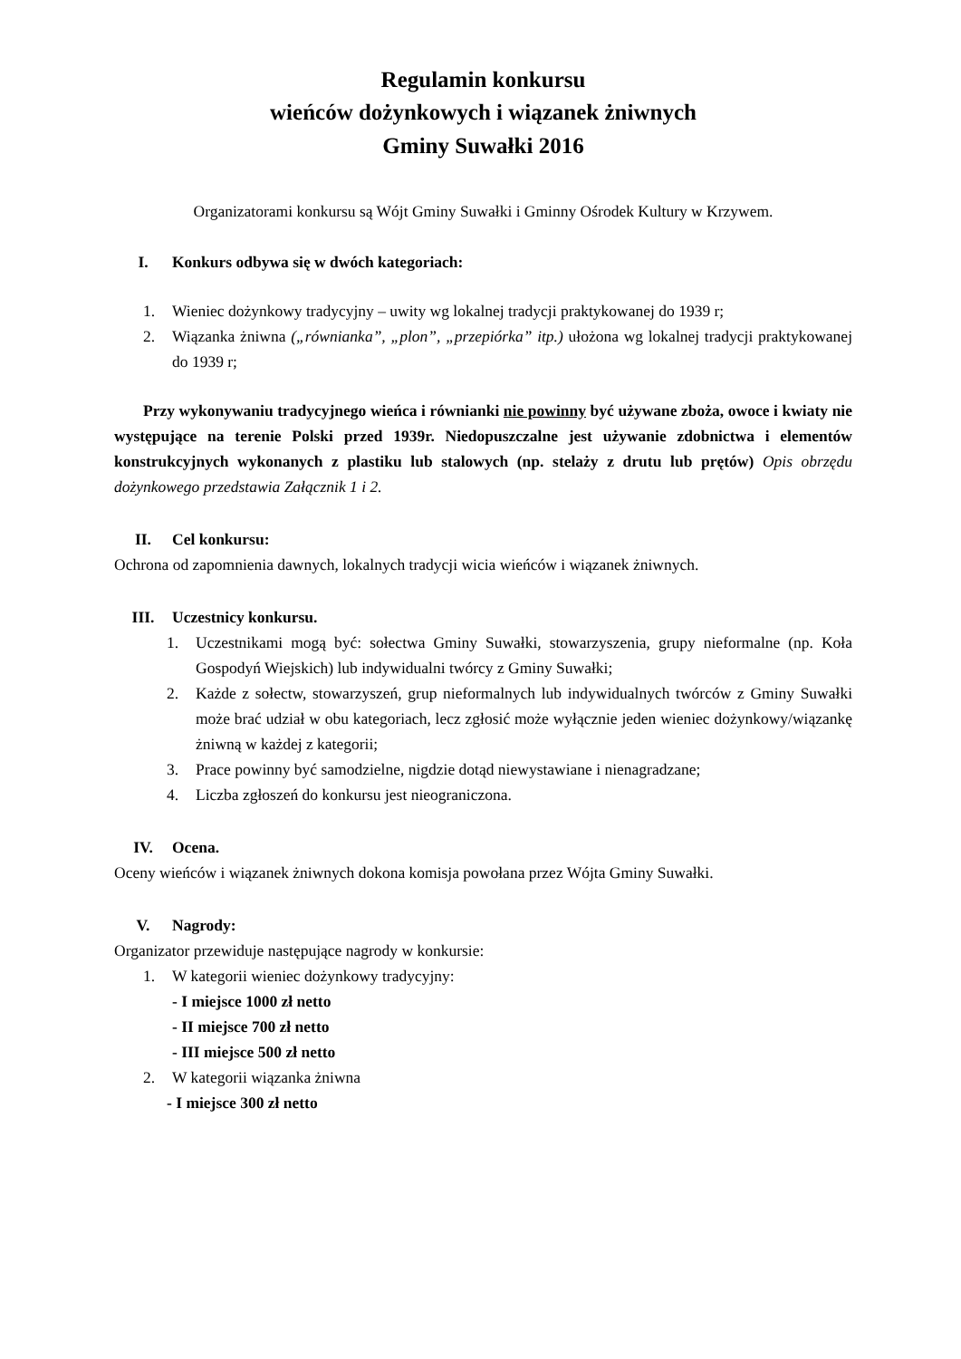Regulamin konkursu
wieńców dożynkowych i wiązanek żniwnych
Gminy Suwałki 2016
Organizatorami konkursu są Wójt Gminy Suwałki i Gminny Ośrodek Kultury w Krzywem.
I. Konkurs odbywa się w dwóch kategoriach:
1. Wieniec dożynkowy tradycyjny – uwity wg lokalnej tradycji praktykowanej do 1939 r;
2. Wiązanka żniwna („równianka”, „plon”, „przepiórka” itp.) ułożona wg lokalnej tradycji praktykowanej do 1939 r;
Przy wykonywaniu tradycyjnego wieńca i równianki nie powinny być używane zboża, owoce i kwiaty nie występujące na terenie Polski przed 1939r. Niedopuszczalne jest używanie zdobnictwa i elementów konstrukcyjnych wykonanych z plastiku lub stalowych (np. stelaży z drutu lub prętów) Opis obrzędu dożynkowego przedstawia Załącznik 1 i 2.
II. Cel konkursu:
Ochrona od zapomnienia dawnych, lokalnych tradycji wicia wieńców i wiązanek żniwnych.
III. Uczestnicy konkursu.
1. Uczestnikami mogą być: sołectwa Gminy Suwałki, stowarzyszenia, grupy nieformalne (np. Koła Gospodyń Wiejskich) lub indywidualni twórcy z Gminy Suwałki;
2. Każde z sołectw, stowarzyszeń, grup nieformalnych lub indywidualnych twórców z Gminy Suwałki może brać udział w obu kategoriach, lecz zgłosić może wyłącznie jeden wieniec dożynkowy/wiązankę żniwną w każdej z kategorii;
3. Prace powinny być samodzielne, nigdzie dotąd niewystawiane i nienagradzane;
4. Liczba zgłoszeń do konkursu jest nieograniczona.
IV. Ocena.
Oceny wieńców i wiązanek żniwnych dokona komisja powołana przez Wójta Gminy Suwałki.
V. Nagrody:
Organizator przewiduje następujące nagrody w konkursie:
1. W kategorii wieniec dożynkowy tradycyjny:
- I miejsce 1000 zł netto
- II miejsce 700 zł netto
- III miejsce 500 zł netto
2. W kategorii wiązanka żniwna
- I miejsce 300 zł netto